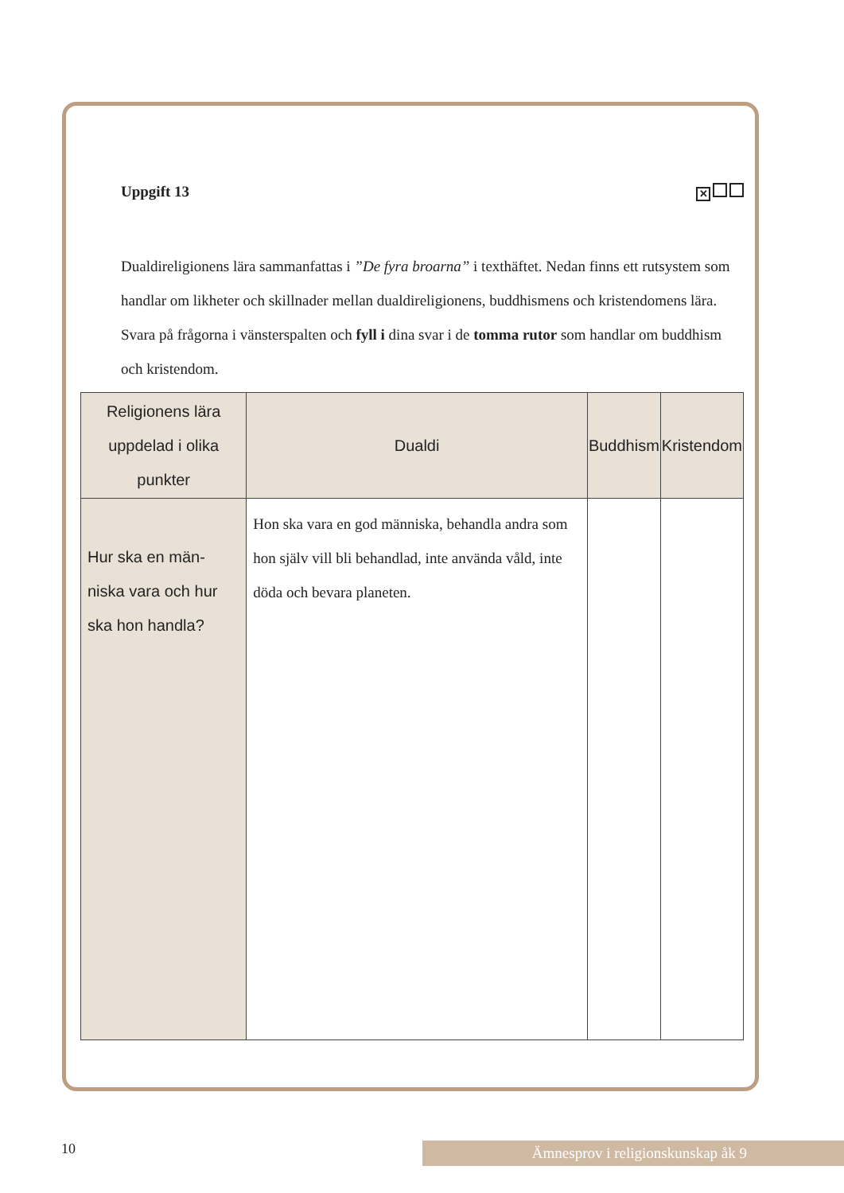Uppgift 13 ✕
Dualdireligionens lära sammanfattas i ”De fyra broarna” i texthäftet. Nedan finns ett rutsystem som handlar om likheter och skillnader mellan dualdireligionens, buddhismens och kristendomens lära.
Svara på frågorna i vänsterspalten och fyll i dina svar i de tomma rutor som handlar om buddhism och kristendom.
| Religionens lära uppdelad i olika punkter | Dualdi | Buddhism | Kristendom |
| --- | --- | --- | --- |
| Hur ska en män-niska vara och hur ska hon handla? | Hon ska vara en god människa, behandla andra som hon själv vill bli behandlad, inte använda våld, inte döda och bevara planeten. | | |
10 Ämnesprov i religionskunskap åk 9